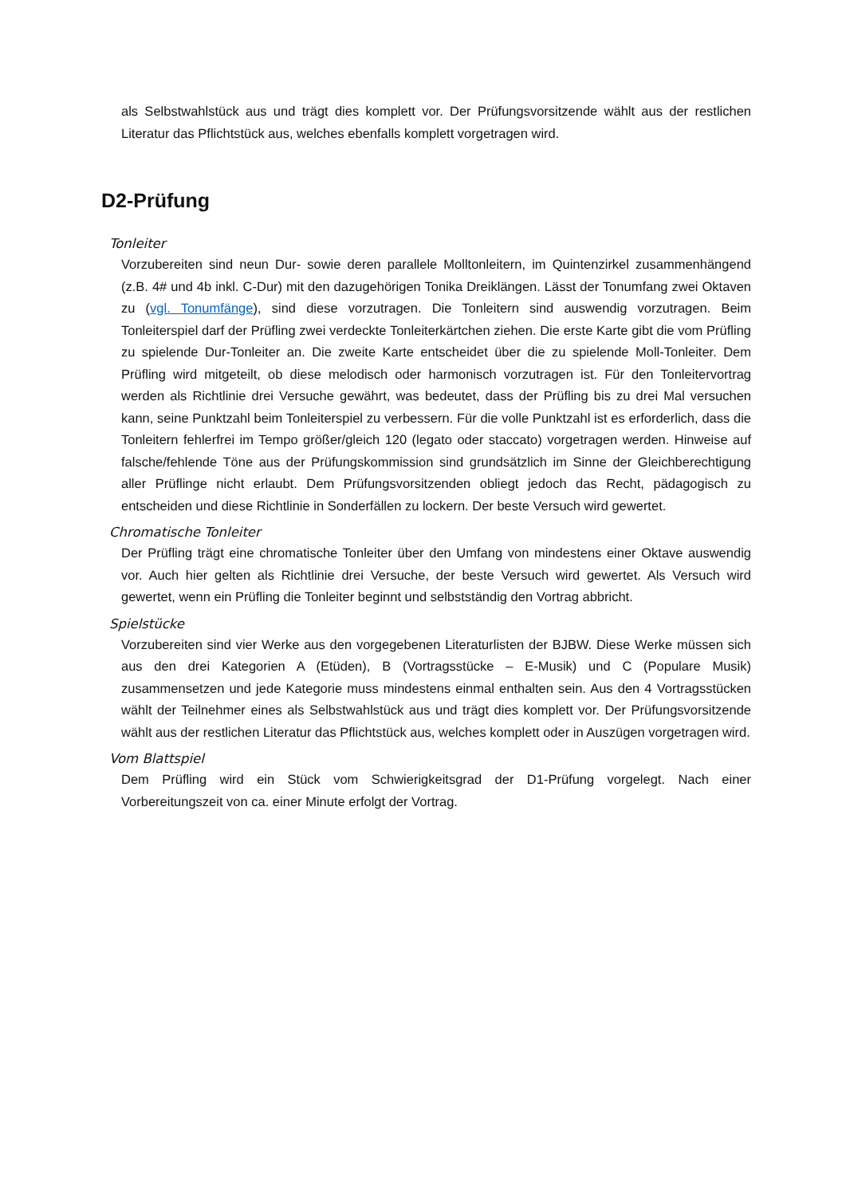als Selbstwahlstück aus und trägt dies komplett vor. Der Prüfungsvorsitzende wählt aus der restlichen Literatur das Pflichtstück aus, welches ebenfalls komplett vorgetragen wird.
D2-Prüfung
Tonleiter
Vorzubereiten sind neun Dur- sowie deren parallele Molltonleitern, im Quintenzirkel zusammenhängend (z.B. 4# und 4b inkl. C-Dur) mit den dazugehörigen Tonika Dreiklängen. Lässt der Tonumfang zwei Oktaven zu (vgl. Tonumfänge), sind diese vorzutragen. Die Tonleitern sind auswendig vorzutragen. Beim Tonleiterspiel darf der Prüfling zwei verdeckte Tonleiterkärtchen ziehen. Die erste Karte gibt die vom Prüfling zu spielende Dur-Tonleiter an. Die zweite Karte entscheidet über die zu spielende Moll-Tonleiter. Dem Prüfling wird mitgeteilt, ob diese melodisch oder harmonisch vorzutragen ist. Für den Tonleitervortrag werden als Richtlinie drei Versuche gewährt, was bedeutet, dass der Prüfling bis zu drei Mal versuchen kann, seine Punktzahl beim Tonleiterspiel zu verbessern. Für die volle Punktzahl ist es erforderlich, dass die Tonleitern fehlerfrei im Tempo größer/gleich 120 (legato oder staccato) vorgetragen werden. Hinweise auf falsche/fehlende Töne aus der Prüfungskommission sind grundsätzlich im Sinne der Gleichberechtigung aller Prüflinge nicht erlaubt. Dem Prüfungsvorsitzenden obliegt jedoch das Recht, pädagogisch zu entscheiden und diese Richtlinie in Sonderfällen zu lockern. Der beste Versuch wird gewertet.
Chromatische Tonleiter
Der Prüfling trägt eine chromatische Tonleiter über den Umfang von mindestens einer Oktave auswendig vor. Auch hier gelten als Richtlinie drei Versuche, der beste Versuch wird gewertet. Als Versuch wird gewertet, wenn ein Prüfling die Tonleiter beginnt und selbstständig den Vortrag abbricht.
Spielstücke
Vorzubereiten sind vier Werke aus den vorgegebenen Literaturlisten der BJBW. Diese Werke müssen sich aus den drei Kategorien A (Etüden), B (Vortragsstücke – E-Musik) und C (Populare Musik) zusammensetzen und jede Kategorie muss mindestens einmal enthalten sein. Aus den 4 Vortragsstücken wählt der Teilnehmer eines als Selbstwahlstück aus und trägt dies komplett vor. Der Prüfungsvorsitzende wählt aus der restlichen Literatur das Pflichtstück aus, welches komplett oder in Auszügen vorgetragen wird.
Vom Blattspiel
Dem Prüfling wird ein Stück vom Schwierigkeitsgrad der D1-Prüfung vorgelegt. Nach einer Vorbereitungszeit von ca. einer Minute erfolgt der Vortrag.